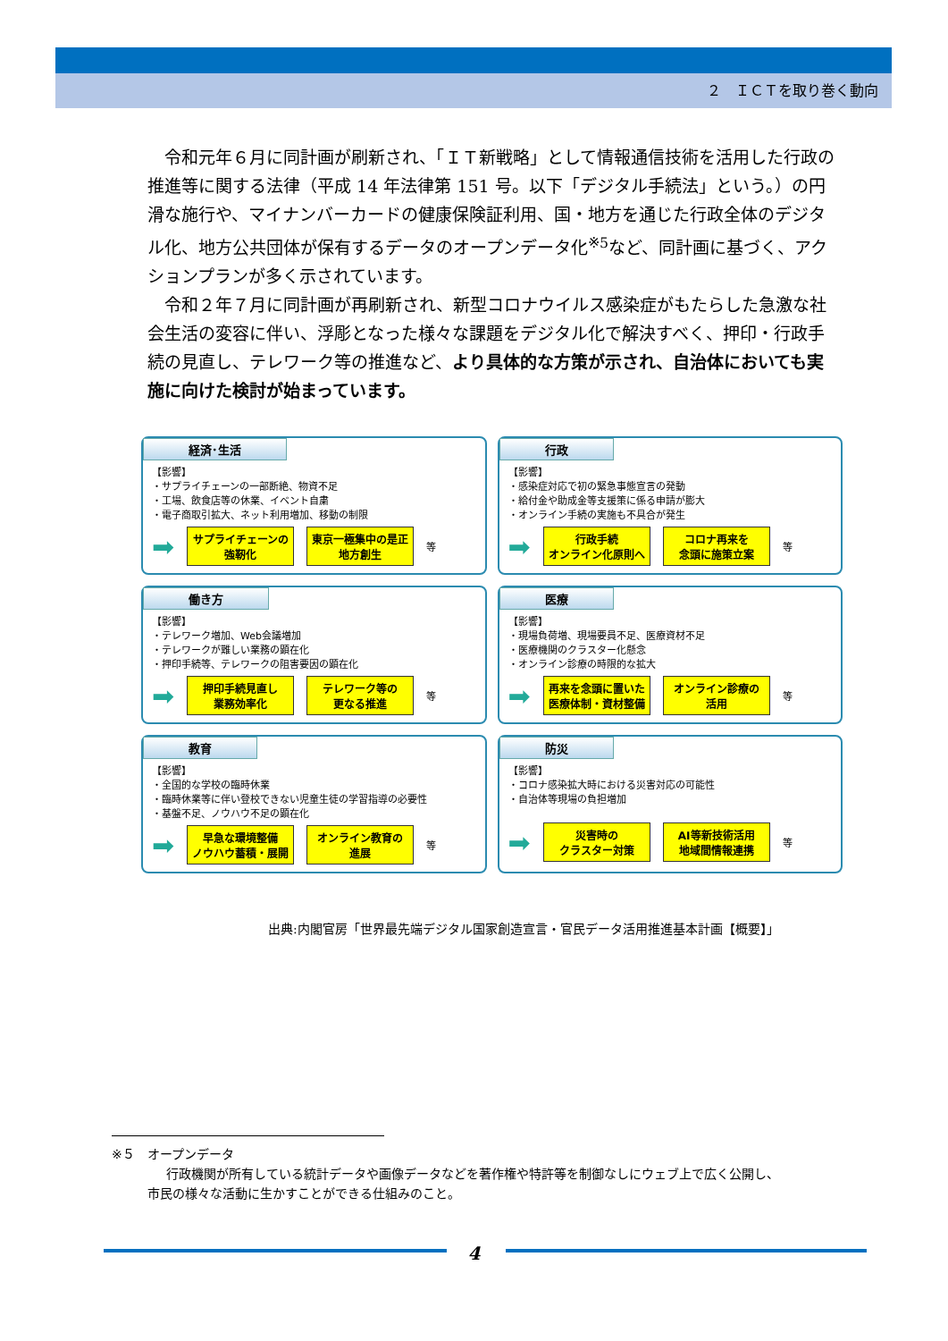２　ＩＣＴを取り巻く動向
令和元年６月に同計画が刷新され、「ＩＴ新戦略」として情報通信技術を活用した行政の推進等に関する法律（平成 14 年法律第 151 号。以下「デジタル手続法」という。）の円滑な施行や、マイナンバーカードの健康保険証利用、国・地方を通じた行政全体のデジタル化、地方公共団体が保有するデータのオープンデータ化<sup>※5</sup>など、同計画に基づく、アクションプランが多く示されています。
令和２年７月に同計画が再刷新され、新型コロナウイルス感染症がもたらした急激な社会生活の変容に伴い、浮彫となった様々な課題をデジタル化で解決すべく、押印・行政手続の見直し、テレワーク等の推進など、より具体的な方策が示され、自治体においても実施に向けた検討が始まっています。
経済･生活
【影響】
・サプライチェーンの一部断絶、物資不足
・工場、飲食店等の休業、イベント自粛
・電子商取引拡大、ネット利用増加、移動の制限
➡
サプライチェーンの
強靭化
東京一極集中の是正
地方創生
等
行政
【影響】
・感染症対応で初の緊急事態宣言の発動
・給付金や助成金等支援策に係る申請が膨大
・オンライン手続の実施も不具合が発生
➡
行政手続
オンライン化原則へ
コロナ再来を
念頭に施策立案
等
働き方
【影響】
・テレワーク増加、Web会議増加
・テレワークが難しい業務の顕在化
・押印手続等、テレワークの阻害要因の顕在化
➡
押印手続見直し
業務効率化
テレワーク等の
更なる推進
等
医療
【影響】
・現場負荷増、現場要員不足、医療資材不足
・医療機関のクラスター化懸念
・オンライン診療の時限的な拡大
➡
再来を念頭に置いた
医療体制・資材整備
オンライン診療の
活用
等
教育
【影響】
・全国的な学校の臨時休業
・臨時休業等に伴い登校できない児童生徒の学習指導の必要性
・基盤不足、ノウハウ不足の顕在化
➡
早急な環境整備
ノウハウ蓄積・展開
オンライン教育の
進展
等
防災
【影響】
・コロナ感染拡大時における災害対応の可能性
・自治体等現場の負担増加
➡
災害時の
クラスター対策
AI等新技術活用
地域間情報連携
等
出典:内閣官房「世界最先端デジタル国家創造宣言・官民データ活用推進基本計画【概要】」
※５　オープンデータ
行政機関が所有している統計データや画像データなどを著作権や特許等を制御なしにウェブ上で広く公開し、
市民の様々な活動に生かすことができる仕組みのこと。
4